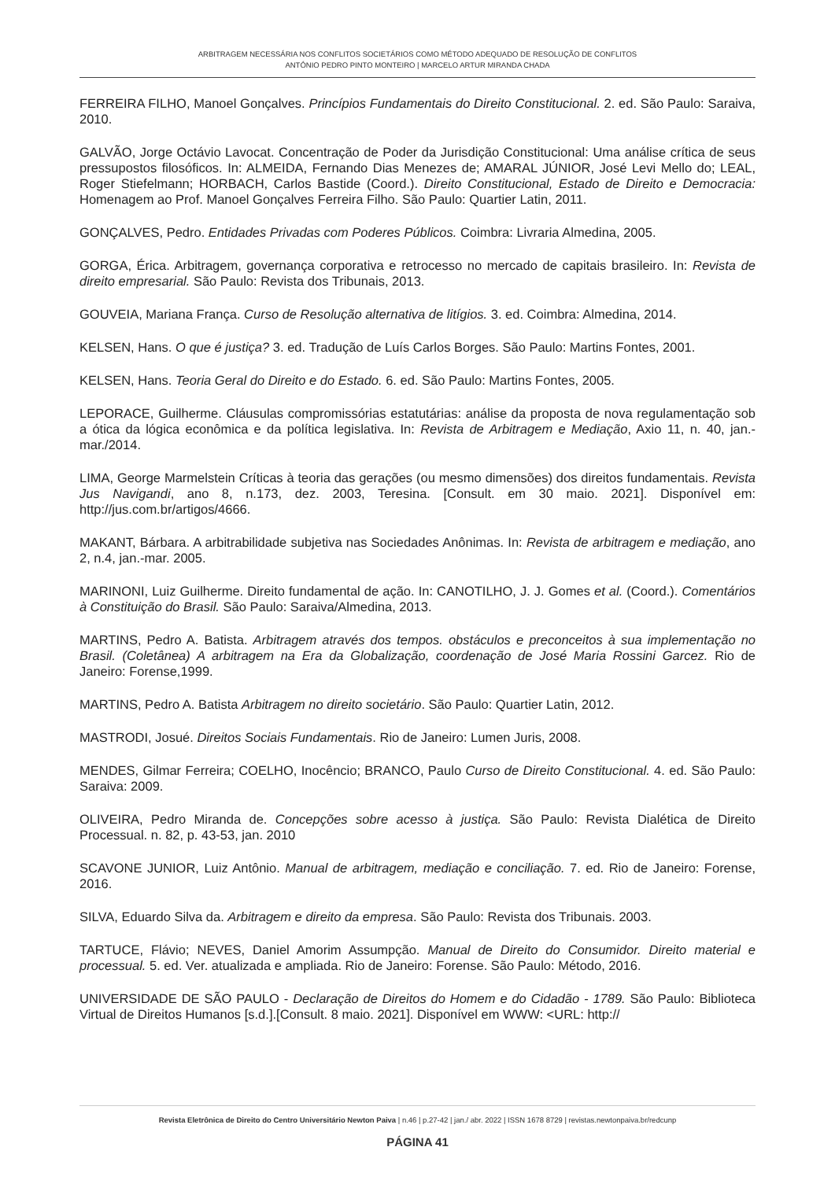ARBITRAGEM NECESSÁRIA NOS CONFLITOS SOCIETÁRIOS COMO MÉTODO ADEQUADO DE RESOLUÇÃO DE CONFLITOS
ANTÓNIO PEDRO PINTO MONTEIRO | MARCELO ARTUR MIRANDA CHADA
FERREIRA FILHO, Manoel Gonçalves. Princípios Fundamentais do Direito Constitucional. 2. ed. São Paulo: Saraiva, 2010.
GALVÃO, Jorge Octávio Lavocat. Concentração de Poder da Jurisdição Constitucional: Uma análise crítica de seus pressupostos filosóficos. In: ALMEIDA, Fernando Dias Menezes de; AMARAL JÚNIOR, José Levi Mello do; LEAL, Roger Stiefelmann; HORBACH, Carlos Bastide (Coord.). Direito Constitucional, Estado de Direito e Democracia: Homenagem ao Prof. Manoel Gonçalves Ferreira Filho. São Paulo: Quartier Latin, 2011.
GONÇALVES, Pedro. Entidades Privadas com Poderes Públicos. Coimbra: Livraria Almedina, 2005.
GORGA, Érica. Arbitragem, governança corporativa e retrocesso no mercado de capitais brasileiro. In: Revista de direito empresarial. São Paulo: Revista dos Tribunais, 2013.
GOUVEIA, Mariana França. Curso de Resolução alternativa de litígios. 3. ed. Coimbra: Almedina, 2014.
KELSEN, Hans. O que é justiça? 3. ed. Tradução de Luís Carlos Borges. São Paulo: Martins Fontes, 2001.
KELSEN, Hans. Teoria Geral do Direito e do Estado. 6. ed. São Paulo: Martins Fontes, 2005.
LEPORACE, Guilherme. Cláusulas compromissórias estatutárias: análise da proposta de nova regulamentação sob a ótica da lógica econômica e da política legislativa. In: Revista de Arbitragem e Mediação, Axio 11, n. 40, jan.-mar./2014.
LIMA, George Marmelstein Críticas à teoria das gerações (ou mesmo dimensões) dos direitos fundamentais. Revista Jus Navigandi, ano 8, n.173, dez. 2003, Teresina. [Consult. em 30 maio. 2021]. Disponível em: http://jus.com.br/artigos/4666.
MAKANT, Bárbara. A arbitrabilidade subjetiva nas Sociedades Anônimas. In: Revista de arbitragem e mediação, ano 2, n.4, jan.-mar. 2005.
MARINONI, Luiz Guilherme. Direito fundamental de ação. In: CANOTILHO, J. J. Gomes et al. (Coord.). Comentários à Constituição do Brasil. São Paulo: Saraiva/Almedina, 2013.
MARTINS, Pedro A. Batista. Arbitragem através dos tempos. obstáculos e preconceitos à sua implementação no Brasil. (Coletânea) A arbitragem na Era da Globalização, coordenação de José Maria Rossini Garcez. Rio de Janeiro: Forense,1999.
MARTINS, Pedro A. Batista Arbitragem no direito societário. São Paulo: Quartier Latin, 2012.
MASTRODI, Josué. Direitos Sociais Fundamentais. Rio de Janeiro: Lumen Juris, 2008.
MENDES, Gilmar Ferreira; COELHO, Inocêncio; BRANCO, Paulo Curso de Direito Constitucional. 4. ed. São Paulo: Saraiva: 2009.
OLIVEIRA, Pedro Miranda de. Concepções sobre acesso à justiça. São Paulo: Revista Dialética de Direito Processual. n. 82, p. 43-53, jan. 2010
SCAVONE JUNIOR, Luiz Antônio. Manual de arbitragem, mediação e conciliação. 7. ed. Rio de Janeiro: Forense, 2016.
SILVA, Eduardo Silva da. Arbitragem e direito da empresa. São Paulo: Revista dos Tribunais. 2003.
TARTUCE, Flávio; NEVES, Daniel Amorim Assumpção. Manual de Direito do Consumidor. Direito material e processual. 5. ed. Ver. atualizada e ampliada. Rio de Janeiro: Forense. São Paulo: Método, 2016.
UNIVERSIDADE DE SÃO PAULO - Declaração de Direitos do Homem e do Cidadão - 1789. São Paulo: Biblioteca Virtual de Direitos Humanos [s.d.].[Consult. 8 maio. 2021]. Disponível em WWW: <URL: http://
Revista Eletrônica de Direito do Centro Universitário Newton Paiva | n.46 | p.27-42 | jan./ abr. 2022 | ISSN 1678 8729 | revistas.newtonpaiva.br/redcunp
PÁGINA 41